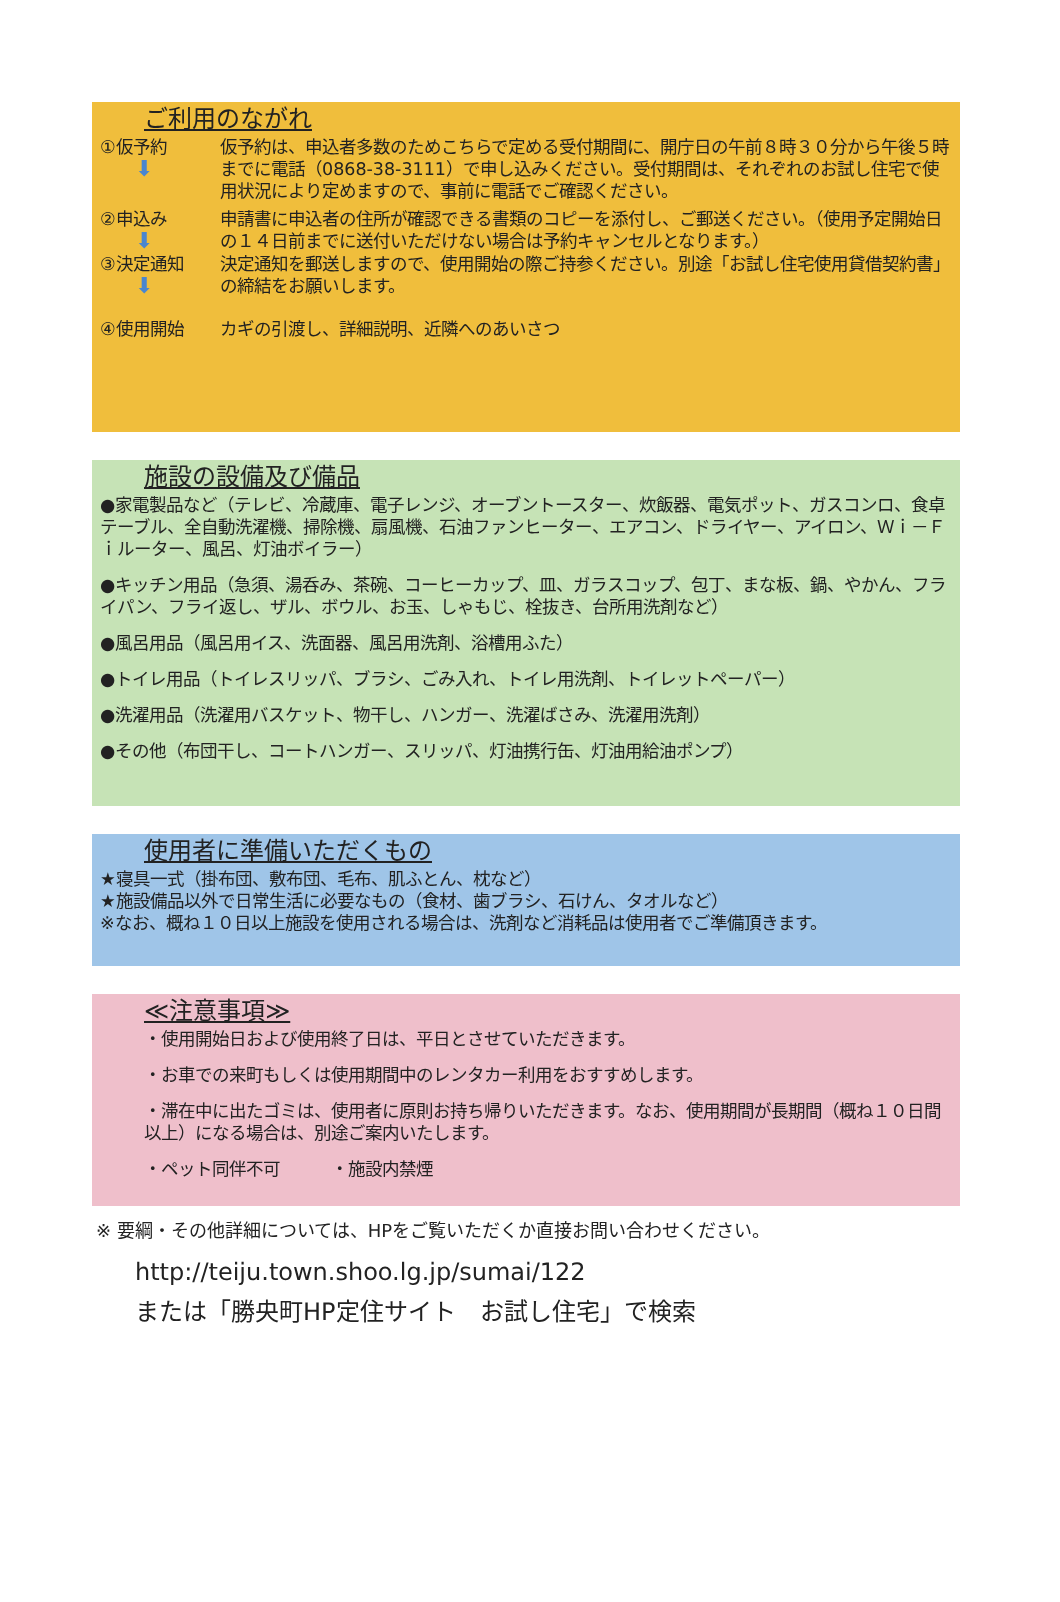ご利用のながれ
①仮予約
⬇
仮予約は、申込者多数のためこちらで定める受付期間に、開庁日の午前８時３０分から午後５時までに電話（0868-38-3111）で申し込みください。受付期間は、それぞれのお試し住宅で使用状況により定めますので、事前に電話でご確認ください。
②申込み
⬇
申請書に申込者の住所が確認できる書類のコピーを添付し、ご郵送ください。（使用予定開始日の１４日前までに送付いただけない場合は予約キャンセルとなります。）
③決定通知
⬇
決定通知を郵送しますので、使用開始の際ご持参ください。別途「お試し住宅使用貸借契約書」の締結をお願いします。
④使用開始 カギの引渡し、詳細説明、近隣へのあいさつ
施設の設備及び備品
●家電製品など（テレビ、冷蔵庫、電子レンジ、オーブントースター、炊飯器、電気ポット、ガスコンロ、食卓テーブル、全自動洗濯機、掃除機、扇風機、石油ファンヒーター、エアコン、ドライヤー、アイロン、Ｗｉ－Ｆｉルーター、風呂、灯油ボイラー）
●キッチン用品（急須、湯呑み、茶碗、コーヒーカップ、皿、ガラスコップ、包丁、まな板、鍋、やかん、フライパン、フライ返し、ザル、ボウル、お玉、しゃもじ、栓抜き、台所用洗剤など）
●風呂用品（風呂用イス、洗面器、風呂用洗剤、浴槽用ふた）
●トイレ用品（トイレスリッパ、ブラシ、ごみ入れ、トイレ用洗剤、トイレットペーパー）
●洗濯用品（洗濯用バスケット、物干し、ハンガー、洗濯ばさみ、洗濯用洗剤）
●その他（布団干し、コートハンガー、スリッパ、灯油携行缶、灯油用給油ポンプ）
使用者に準備いただくもの
★寝具一式（掛布団、敷布団、毛布、肌ふとん、枕など）
★施設備品以外で日常生活に必要なもの（食材、歯ブラシ、石けん、タオルなど）
※なお、概ね１０日以上施設を使用される場合は、洗剤など消耗品は使用者でご準備頂きます。
≪注意事項≫
・使用開始日および使用終了日は、平日とさせていただきます。
・お車での来町もしくは使用期間中のレンタカー利用をおすすめします。
・滞在中に出たゴミは、使用者に原則お持ち帰りいただきます。なお、使用期間が長期間（概ね１０日間以上）になる場合は、別途ご案内いたします。
・ペット同伴不可　　　・施設内禁煙
※ 要綱・その他詳細については、HPをご覧いただくか直接お問い合わせください。
http://teiju.town.shoo.lg.jp/sumai/122
または「勝央町HP定住サイト　お試し住宅」で検索